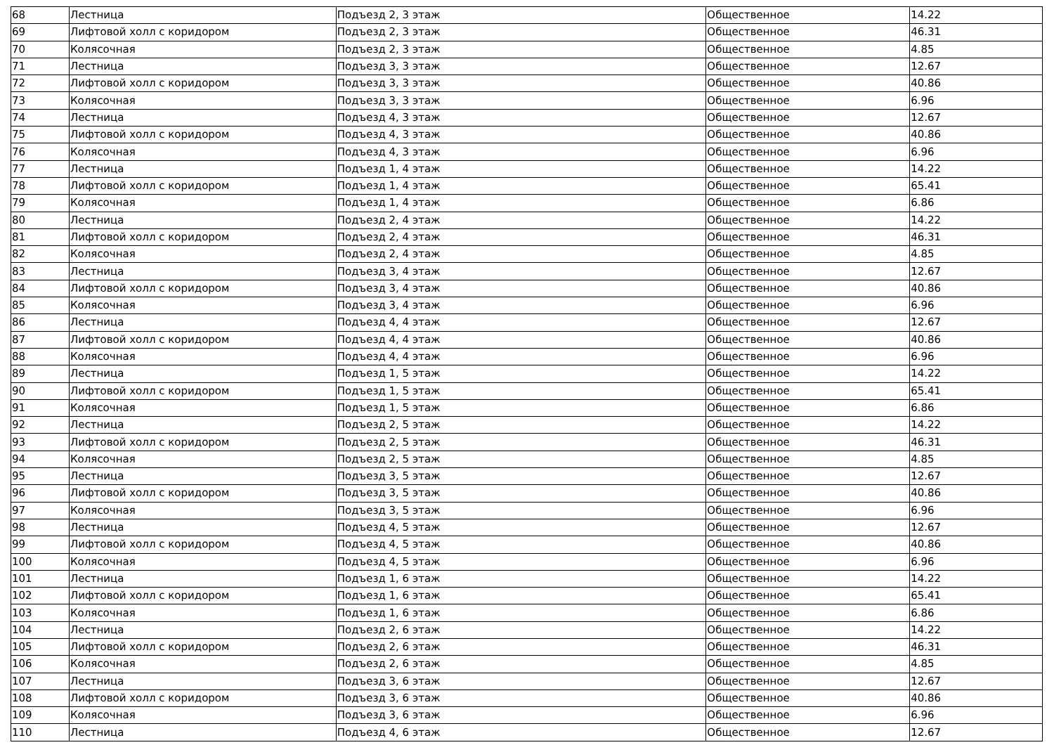| 68 | Лестница | Подъезд 2, 3 этаж | Общественное | 14.22 |
| 69 | Лифтовой холл с коридором | Подъезд 2, 3 этаж | Общественное | 46.31 |
| 70 | Колясочная | Подъезд 2, 3 этаж | Общественное | 4.85 |
| 71 | Лестница | Подъезд 3, 3 этаж | Общественное | 12.67 |
| 72 | Лифтовой холл с коридором | Подъезд 3, 3 этаж | Общественное | 40.86 |
| 73 | Колясочная | Подъезд 3, 3 этаж | Общественное | 6.96 |
| 74 | Лестница | Подъезд 4, 3 этаж | Общественное | 12.67 |
| 75 | Лифтовой холл с коридором | Подъезд 4, 3 этаж | Общественное | 40.86 |
| 76 | Колясочная | Подъезд 4, 3 этаж | Общественное | 6.96 |
| 77 | Лестница | Подъезд 1, 4 этаж | Общественное | 14.22 |
| 78 | Лифтовой холл с коридором | Подъезд 1, 4 этаж | Общественное | 65.41 |
| 79 | Колясочная | Подъезд 1, 4 этаж | Общественное | 6.86 |
| 80 | Лестница | Подъезд 2, 4 этаж | Общественное | 14.22 |
| 81 | Лифтовой холл с коридором | Подъезд 2, 4 этаж | Общественное | 46.31 |
| 82 | Колясочная | Подъезд 2, 4 этаж | Общественное | 4.85 |
| 83 | Лестница | Подъезд 3, 4 этаж | Общественное | 12.67 |
| 84 | Лифтовой холл с коридором | Подъезд 3, 4 этаж | Общественное | 40.86 |
| 85 | Колясочная | Подъезд 3, 4 этаж | Общественное | 6.96 |
| 86 | Лестница | Подъезд 4, 4 этаж | Общественное | 12.67 |
| 87 | Лифтовой холл с коридором | Подъезд 4, 4 этаж | Общественное | 40.86 |
| 88 | Колясочная | Подъезд 4, 4 этаж | Общественное | 6.96 |
| 89 | Лестница | Подъезд 1, 5 этаж | Общественное | 14.22 |
| 90 | Лифтовой холл с коридором | Подъезд 1, 5 этаж | Общественное | 65.41 |
| 91 | Колясочная | Подъезд 1, 5 этаж | Общественное | 6.86 |
| 92 | Лестница | Подъезд 2, 5 этаж | Общественное | 14.22 |
| 93 | Лифтовой холл с коридором | Подъезд 2, 5 этаж | Общественное | 46.31 |
| 94 | Колясочная | Подъезд 2, 5 этаж | Общественное | 4.85 |
| 95 | Лестница | Подъезд 3, 5 этаж | Общественное | 12.67 |
| 96 | Лифтовой холл с коридором | Подъезд 3, 5 этаж | Общественное | 40.86 |
| 97 | Колясочная | Подъезд 3, 5 этаж | Общественное | 6.96 |
| 98 | Лестница | Подъезд 4, 5 этаж | Общественное | 12.67 |
| 99 | Лифтовой холл с коридором | Подъезд 4, 5 этаж | Общественное | 40.86 |
| 100 | Колясочная | Подъезд 4, 5 этаж | Общественное | 6.96 |
| 101 | Лестница | Подъезд 1, 6 этаж | Общественное | 14.22 |
| 102 | Лифтовой холл с коридором | Подъезд 1, 6 этаж | Общественное | 65.41 |
| 103 | Колясочная | Подъезд 1, 6 этаж | Общественное | 6.86 |
| 104 | Лестница | Подъезд 2, 6 этаж | Общественное | 14.22 |
| 105 | Лифтовой холл с коридором | Подъезд 2, 6 этаж | Общественное | 46.31 |
| 106 | Колясочная | Подъезд 2, 6 этаж | Общественное | 4.85 |
| 107 | Лестница | Подъезд 3, 6 этаж | Общественное | 12.67 |
| 108 | Лифтовой холл с коридором | Подъезд 3, 6 этаж | Общественное | 40.86 |
| 109 | Колясочная | Подъезд 3, 6 этаж | Общественное | 6.96 |
| 110 | Лестница | Подъезд 4, 6 этаж | Общественное | 12.67 |